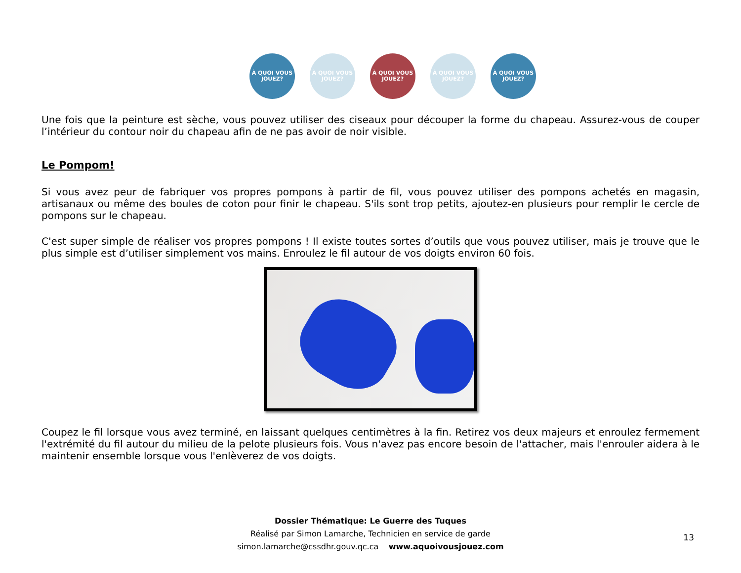À QUOI VOUS JOUEZ?
À QUOI VOUS JOUEZ?
À QUOI VOUS JOUEZ?
À QUOI VOUS JOUEZ?
À QUOI VOUS JOUEZ?
Une fois que la peinture est sèche, vous pouvez utiliser des ciseaux pour découper la forme du chapeau. Assurez-vous de couper l’intérieur du contour noir du chapeau afin de ne pas avoir de noir visible.
Le Pompom!
Si vous avez peur de fabriquer vos propres pompons à partir de fil, vous pouvez utiliser des pompons achetés en magasin, artisanaux ou même des boules de coton pour finir le chapeau. S'ils sont trop petits, ajoutez-en plusieurs pour remplir le cercle de pompons sur le chapeau.
C'est super simple de réaliser vos propres pompons ! Il existe toutes sortes d’outils que vous pouvez utiliser, mais je trouve que le plus simple est d’utiliser simplement vos mains. Enroulez le fil autour de vos doigts environ 60 fois.
Coupez le fil lorsque vous avez terminé, en laissant quelques centimètres à la fin. Retirez vos deux majeurs et enroulez fermement l'extrémité du fil autour du milieu de la pelote plusieurs fois. Vous n'avez pas encore besoin de l'attacher, mais l'enrouler aidera à le maintenir ensemble lorsque vous l'enlèverez de vos doigts.
Dossier Thématique: Le Guerre des Tuques
Réalisé par Simon Lamarche, Technicien en service de garde
simon.lamarche@cssdhr.gouv.qc.ca www.aquoivousjouez.com
13